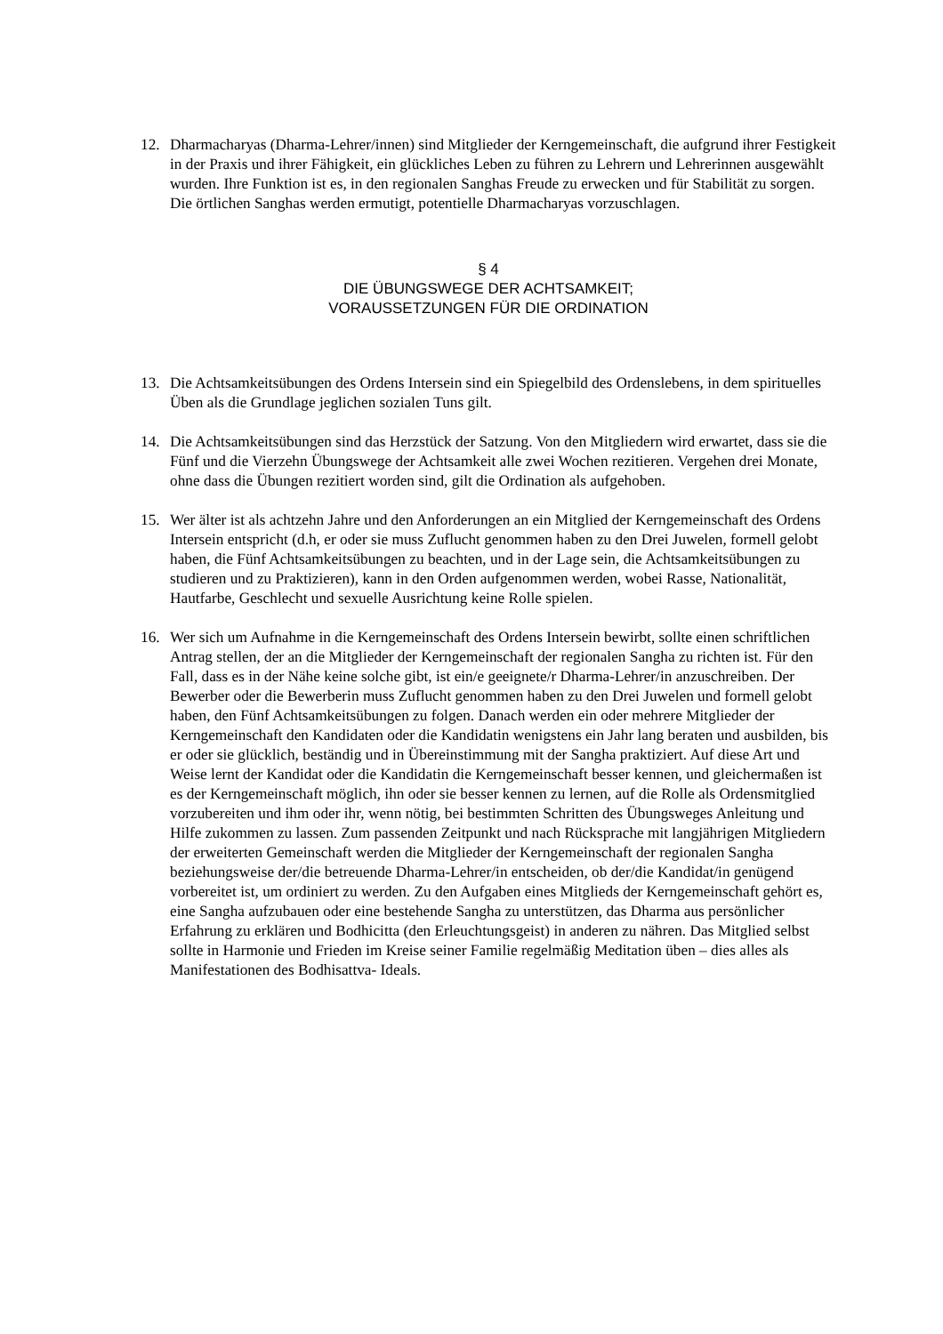12. Dharmacharyas (Dharma-Lehrer/innen) sind Mitglieder der Kerngemeinschaft, die aufgrund ihrer Festigkeit in der Praxis und ihrer Fähigkeit, ein glückliches Leben zu führen zu Lehrern und Lehrerinnen ausgewählt wurden. Ihre Funktion ist es, in den regionalen Sanghas Freude zu erwecken und für Stabilität zu sorgen. Die örtlichen Sanghas werden ermutigt, potentielle Dharmacharyas vorzuschlagen.
§ 4
DIE ÜBUNGSWEGE DER ACHTSAMKEIT;
VORAUSSETZUNGEN FÜR DIE ORDINATION
13. Die Achtsamkeitsübungen des Ordens Intersein sind ein Spiegelbild des Ordenslebens, in dem spirituelles Üben als die Grundlage jeglichen sozialen Tuns gilt.
14. Die Achtsamkeitsübungen sind das Herzstück der Satzung. Von den Mitgliedern wird erwartet, dass sie die Fünf und die Vierzehn Übungswege der Achtsamkeit alle zwei Wochen rezitieren. Vergehen drei Monate, ohne dass die Übungen rezitiert worden sind, gilt die Ordination als aufgehoben.
15. Wer älter ist als achtzehn Jahre und den Anforderungen an ein Mitglied der Kerngemeinschaft des Ordens Intersein entspricht (d.h, er oder sie muss Zuflucht genommen haben zu den Drei Juwelen, formell gelobt haben, die Fünf Achtsamkeitsübungen zu beachten, und in der Lage sein, die Achtsamkeitsübungen zu studieren und zu Praktizieren), kann in den Orden aufgenommen werden, wobei Rasse, Nationalität, Hautfarbe, Geschlecht und sexuelle Ausrichtung keine Rolle spielen.
16. Wer sich um Aufnahme in die Kerngemeinschaft des Ordens Intersein bewirbt, sollte einen schriftlichen Antrag stellen, der an die Mitglieder der Kerngemeinschaft der regionalen Sangha zu richten ist. Für den Fall, dass es in der Nähe keine solche gibt, ist ein/e geeignete/r Dharma-Lehrer/in anzuschreiben. Der Bewerber oder die Bewerberin muss Zuflucht genommen haben zu den Drei Juwelen und formell gelobt haben, den Fünf Achtsamkeitsübungen zu folgen. Danach werden ein oder mehrere Mitglieder der Kerngemeinschaft den Kandidaten oder die Kandidatin wenigstens ein Jahr lang beraten und ausbilden, bis er oder sie glücklich, beständig und in Übereinstimmung mit der Sangha praktiziert. Auf diese Art und Weise lernt der Kandidat oder die Kandidatin die Kerngemeinschaft besser kennen, und gleichermaßen ist es der Kerngemeinschaft möglich, ihn oder sie besser kennen zu lernen, auf die Rolle als Ordensmitglied vorzubereiten und ihm oder ihr, wenn nötig, bei bestimmten Schritten des Übungsweges Anleitung und Hilfe zukommen zu lassen. Zum passenden Zeitpunkt und nach Rücksprache mit langjährigen Mitgliedern der erweiterten Gemeinschaft werden die Mitglieder der Kerngemeinschaft der regionalen Sangha beziehungsweise der/die betreuende Dharma-Lehrer/in entscheiden, ob der/die Kandidat/in genügend vorbereitet ist, um ordiniert zu werden. Zu den Aufgaben eines Mitglieds der Kerngemeinschaft gehört es, eine Sangha aufzubauen oder eine bestehende Sangha zu unterstützen, das Dharma aus persönlicher Erfahrung zu erklären und Bodhicitta (den Erleuchtungsgeist) in anderen zu nähren. Das Mitglied selbst sollte in Harmonie und Frieden im Kreise seiner Familie regelmäßig Meditation üben – dies alles als Manifestationen des Bodhisattva- Ideals.